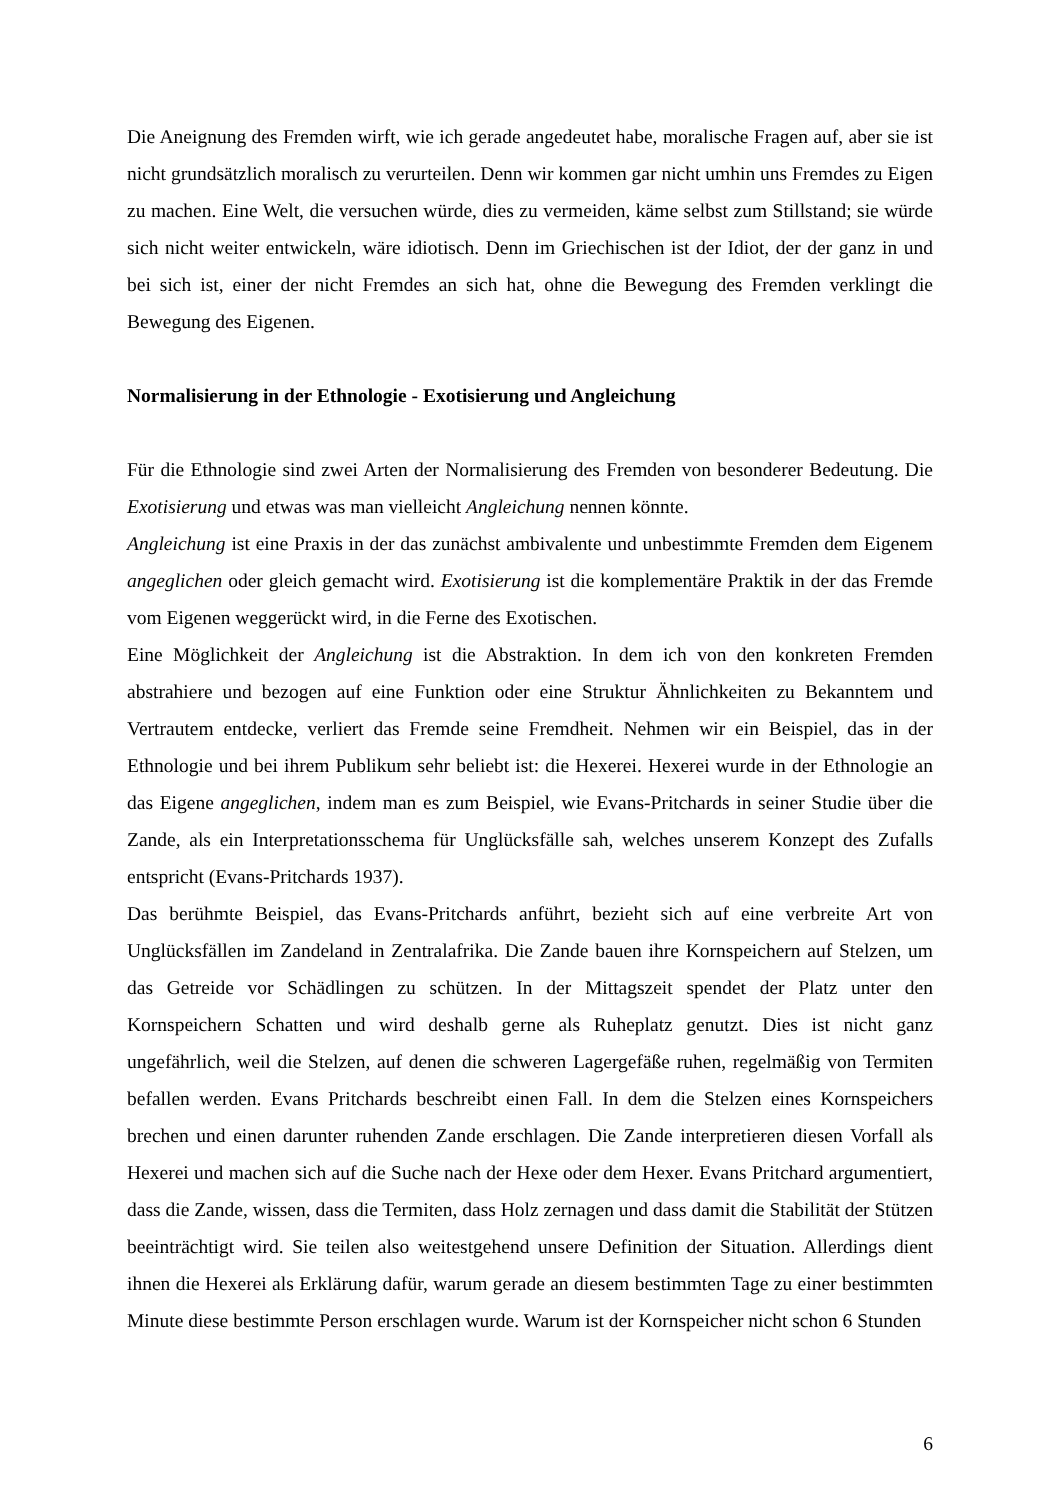Die Aneignung des Fremden wirft, wie ich gerade angedeutet habe, moralische Fragen auf, aber sie ist nicht grundsätzlich moralisch zu verurteilen. Denn wir kommen gar nicht umhin uns Fremdes zu Eigen zu machen. Eine Welt, die versuchen würde, dies zu vermeiden, käme selbst zum Stillstand; sie würde sich nicht weiter entwickeln, wäre idiotisch. Denn im Griechischen ist der Idiot, der der ganz in und bei sich ist, einer der nicht Fremdes an sich hat, ohne die Bewegung des Fremden verklingt die Bewegung des Eigenen.
Normalisierung in der Ethnologie - Exotisierung und Angleichung
Für die Ethnologie sind zwei Arten der Normalisierung des Fremden von besonderer Bedeutung. Die Exotisierung und etwas was man vielleicht Angleichung nennen könnte.
Angleichung ist eine Praxis in der das zunächst ambivalente und unbestimmte Fremden dem Eigenem angeglichen oder gleich gemacht wird. Exotisierung ist die komplementäre Praktik in der das Fremde vom Eigenen weggerückt wird, in die Ferne des Exotischen.
Eine Möglichkeit der Angleichung ist die Abstraktion. In dem ich von den konkreten Fremden abstrahiere und bezogen auf eine Funktion oder eine Struktur Ähnlichkeiten zu Bekanntem und Vertrautem entdecke, verliert das Fremde seine Fremdheit. Nehmen wir ein Beispiel, das in der Ethnologie und bei ihrem Publikum sehr beliebt ist: die Hexerei. Hexerei wurde in der Ethnologie an das Eigene angeglichen, indem man es zum Beispiel, wie Evans-Pritchards in seiner Studie über die Zande, als ein Interpretationsschema für Unglücksfälle sah, welches unserem Konzept des Zufalls entspricht (Evans-Pritchards 1937).
Das berühmte Beispiel, das Evans-Pritchards anführt, bezieht sich auf eine verbreite Art von Unglücksfällen im Zandeland in Zentralafrika. Die Zande bauen ihre Kornspeichern auf Stelzen, um das Getreide vor Schädlingen zu schützen. In der Mittagszeit spendet der Platz unter den Kornspeichern Schatten und wird deshalb gerne als Ruheplatz genutzt. Dies ist nicht ganz ungefährlich, weil die Stelzen, auf denen die schweren Lagergefäße ruhen, regelmäßig von Termiten befallen werden. Evans Pritchards beschreibt einen Fall. In dem die Stelzen eines Kornspeichers brechen und einen darunter ruhenden Zande erschlagen. Die Zande interpretieren diesen Vorfall als Hexerei und machen sich auf die Suche nach der Hexe oder dem Hexer. Evans Pritchard argumentiert, dass die Zande, wissen, dass die Termiten, dass Holz zernagen und dass damit die Stabilität der Stützen beeinträchtigt wird. Sie teilen also weitestgehend unsere Definition der Situation. Allerdings dient ihnen die Hexerei als Erklärung dafür, warum gerade an diesem bestimmten Tage zu einer bestimmten Minute diese bestimmte Person erschlagen wurde. Warum ist der Kornspeicher nicht schon 6 Stunden
6